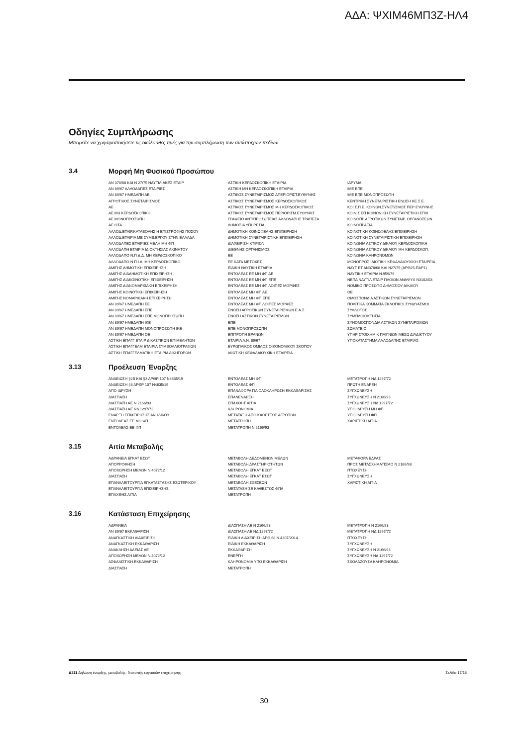ΑΔΑ: ΨΧΙΜ46ΜΠ3Ζ-ΗΛ4
Οδηγίες Συμπλήρωσης
Μπορείτε να χρησιμοποιήσετε τις ακόλουθες τιμές για την συμπλήρωση των αντίστοιχων πεδίων.
3.4 Μορφή Μη Φυσικού Προσώπου
ΑΝ 378/68 ΚΑΙ Ν 27/75 ΝΑΥΤΙΛΙΑΚΕΣ ΕΤΑΙΡ
ΑΝ 89/67 ΑΛΛΟΔΑΠΕΣ ΕΤΑΙΡΙΕΣ
ΑΝ 89/67 ΗΜΕΔΑΠΗ ΑΕ
ΑΓΡΟΤΙΚΟΣ ΣΥΝΕΤΑΙΡΙΣΜΟΣ
ΑΕ
ΑΕ ΜΗ ΚΕΡΔΟΣΚΟΠΙΚΗ
ΑΕ ΜΟΝΟΠΡΟΣΩΠΗ
ΑΕ ΟΤΑ
ΑΛΛΟΔ.ΕΤΑΙΡ.ΚΑΤΑΒΟΛΗΣ Η ΕΠΙΣΤΡΟΦΗΣ ΠΟΣΟΥ
ΑΛΛΟΔ.ΕΤΑΙΡΙΑ ΜΕ ΣΥΜΒ.ΕΡΓΟΥ ΣΤΗΝ ΕΛΛΑΔΑ
ΑΛΛΟΔΑΠΕΣ ΕΤΑΙΡΙΕΣ ΜΕΛΗ ΜΗ ΦΠ
ΑΛΛΟΔΑΠΗ ΕΤΑΙΡΙΑ ΙΔΙΟΚΤΗΣΙΑΣ ΑΚΙΝΗΤΟΥ
ΑΛΛΟΔΑΠΟ Ν.Π.Δ.Δ. ΜΗ ΚΕΡΔΟΣΚΟΠΙΚΟ
ΑΛΛΟΔΑΠΟ Ν.Π.Ι.Δ. ΜΗ ΚΕΡΔΟΣΚΟΠΙΚΟ
ΑΜΙΓΗΣ ΔΗΜΟΤΙΚΗ ΕΠΙΧΕΙΡΗΣΗ
ΑΜΙΓΗΣ ΔΙΑΔΗΜΟΤΙΚΗ ΕΠΙΧΕΙΡΗΣΗ
ΑΜΙΓΗΣ ΔΙΑΚΟΙΝΟΤΙΚΗ ΕΠΙΧΕΙΡΗΣΗ
ΑΜΙΓΗΣ ΔΙΑΝΟΜΑΡΧΙΑΚΗ ΕΠΙΧΕΙΡΗΣΗ
ΑΜΙΓΗΣ ΚΟΙΝΟΤΙΚΗ ΕΠΙΧΕΙΡΗΣΗ
ΑΜΙΓΗΣ ΝΟΜΑΡΧΙΑΚΗ ΕΠΙΧΕΙΡΗΣΗ
ΑΝ 89/67 ΗΜΕΔΑΠΗ ΕΕ
ΑΝ 89/67 ΗΜΕΔΑΠΗ ΕΠΕ
ΑΝ 89/67 ΗΜΕΔΑΠΗ ΕΠΕ ΜΟΝΟΠΡΟΣΩΠΗ
ΑΝ 89/67 ΗΜΕΔΑΠΗ ΙΚΕ
ΑΝ 89/67 ΗΜΕΔΑΠΗ ΜΟΝΟΠΡΟΣΩΠΗ ΙΚΕ
ΑΝ 89/67 ΗΜΕΔΑΠΗ ΟΕ
ΑΣΤΙΚΗ ΕΠΑΓΓ ΕΤΑΙΡ ΔΙΚΑΣΤΙΚΩΝ ΕΠΙΜΕΛΗΤΩΝ
ΑΣΤΙΚΗ ΕΠΑΓΓΕΛΜ ΕΤΑΙΡΙΑ ΣΥΜΒΟΛΑΙΟΓΡΑΦΩΝ
ΑΣΤΙΚΗ ΕΠΑΓΓΕΛΜΑΤΙΚΗ ΕΤΑΙΡΙΑ ΔΙΚΗΓΟΡΩΝ
ΑΣΤΙΚΗ ΚΕΡΔΟΣΚΟΠΙΚΗ ΕΤΑΙΡΙΑ
ΑΣΤΙΚΗ ΜΗ ΚΕΡΔΟΣΚΟΠΙΚΗ ΕΤΑΙΡΙΑ
ΑΣΤΙΚΟΣ ΣΥΝΕΤΑΙΡΙΣΜΟΣ ΑΠΕΡΙΟΡΙΣΤ.ΕΥΘΥΝΗΣ
ΑΣΤΙΚΟΣ ΣΥΝΕΤΑΙΡΙΣΜΟΣ ΚΕΡΔΟΣΚΟΠΙΚΟΣ
ΑΣΤΙΚΟΣ ΣΥΝΕΤΑΙΡΙΣΜΟΣ ΜΗ ΚΕΡΔΟΣΚΟΠΙΚΟΣ
ΑΣΤΙΚΟΣ ΣΥΝΕΤΑΙΡΙΣΜΟΣ ΠΕΡΙΟΡΙΣΜ.ΕΥΘΥΝΗΣ
ΓΡΑΦΕΙΟ ΑΝΤΙΠΡΟΣΩΠΕΙΑΣ ΑΛΛΟΔΑΠΗΣ ΤΡΑΠΕΖΑ
ΔΗΜΟΣΙΑ ΥΠΗΡΕΣΙΑ
ΔΗΜΟΤΙΚΗ ΚΟΙΝΩΦΕΛΗΣ ΕΠΙΧΕΙΡΗΣΗ
ΔΗΜΟΤΙΚΗ ΣΥΝΕΤΑΙΡΙΣΤΙΚΗ ΕΠΙΧΕΙΡΗΣΗ
ΔΙΑΧΕΙΡΙΣΗ ΚΤΙΡΙΩΝ
ΔΙΕΘΝΗΣ ΟΡΓΑΝΙΣΜΟΣ
ΕΕ
ΕΕ ΚΑΤΑ ΜΕΤΟΧΕΣ
ΕΙΔΙΚΗ ΝΑΥΤΙΚΗ ΕΤΑΙΡΙΑ
ΕΝΤΟΛΕΑΣ ΕΕ ΜΗ ΦΠ ΑΕ
ΕΝΤΟΛΕΑΣ ΕΕ ΜΗ ΦΠ ΕΠΕ
ΕΝΤΟΛΕΑΣ ΕΕ ΜΗ ΦΠ ΛΟΙΠΕΣ ΜΟΡΦΕΣ
ΕΝΤΟΛΕΑΣ ΜΗ ΦΠ ΑΕ
ΕΝΤΟΛΕΑΣ ΜΗ ΦΠ ΕΠΕ
ΕΝΤΟΛΕΑΣ ΜΗ ΦΠ ΛΟΙΠΕΣ ΜΟΡΦΕΣ
ΕΝΩΣΗ ΑΓΡΟΤΙΚΩΝ ΣΥΝΕΤΑΙΡΙΣΜΩΝ Ε.Α.Σ.
ΕΝΩΣΗ ΑΣΤΙΚΩΝ ΣΥΝΕΤΑΙΡΙΣΜΩΝ
ΕΠΕ
ΕΠΕ ΜΟΝΟΠΡΟΣΩΠΗ
ΕΠΙΤΡΟΠΗ ΕΡΑΝΩΝ
ΕΤΑΙΡΙΑ Α.Ν. 89/67
ΕΥΡΩΠΑΙΚΟΣ ΟΜΙΛΟΣ ΟΙΚΟΝΟΜΙΚΟΥ ΣΚΟΠΟΥ
ΙΔΙΩΤΙΚΗ ΚΕΦΑΛΑΙΟΥΧΙΚΗ ΕΤΑΙΡΕΙΑ
ΙΔΡΥΜΑ
ΙΜΕ ΕΠΕ
ΙΜΕ ΕΠΕ ΜΟΝΟΠΡΟΣΩΠΗ
ΚΕΝΤΡΙΚΗ ΣΥΝΕΤΑΙΡΙΣΤΙΚΗ ΕΝΩΣΗ ΚΕ.Σ.Ε.
ΚΟΙ.Σ.Π.Ε. ΚΟΙΝΩΝ.ΣΥΝΕΤ/ΣΜΟΣ ΠΕΡ ΕΥΘΥΝΗΣ
ΚΟΙΝ.Σ.ΕΠ ΚΟΙΝΩΝΙΚΗ ΣΥΝΕΤΑΙΡΙΣΤΙΚΗ ΕΠΙΧ
ΚΟΙΝΟΠΡ.ΑΓΡΟΤΙΚΩΝ ΣΥΝΕΤΑΙΡ. ΟΡΓΑΝΩΣΕΩΝ
ΚΟΙΝΟΠΡΑΞΙΑ
ΚΟΙΝΟΤΙΚΗ ΚΟΙΝΩΦΕΛΗΣ ΕΠΙΧΕΙΡΗΣΗ
ΚΟΙΝΟΤΙΚΗ ΣΥΝΕΤΑΙΡΙΣΤΙΚΗ ΕΠΙΧΕΙΡΗΣΗ
ΚΟΙΝΩΝΙΑ ΑΣΤΙΚΟΥ ΔΙΚΑΙΟΥ ΚΕΡΔΟΣΚΟΠΙΚΗ
ΚΟΙΝΩΝΙΑ ΑΣΤΙΚΟΥ ΔΙΚΑΙΟΥ ΜΗ ΚΕΡΔΟΣΚΟΠ.
ΚΟΙΝΩΝΙΑ ΚΛΗΡΟΝΟΜΩΝ
ΜΟΝΟΠΡΟΣ ΙΔΙΩΤΙΚΗ ΚΕΦΑΛΑΙΟΥΧΙΚΗ ΕΤΑΙΡΕΙΑ
ΝΑΥΤ ΕΤ ΑΝ378/68 ΚΑΙ Ν27/75 (ΑΡΘ25-ΠΑΡ1)
ΝΑΥΤΙΚΗ ΕΤΑΙΡΙΑ Ν.959/79
ΝΕΠΑ ΝΑΥΤΙΛ ΕΤΑΙΡ ΠΛΟΙΩΝ ΑΝΑΨΥΧ Ν3182/03
ΝΟΜΙΚΟ ΠΡΟΣΩΠΟ ΔΗΜΟΣΙΟΥ ΔΙΚΑΙΟΥ
ΟΕ
ΟΜΟΣΠΟΝΔΙΑ ΑΣΤΙΚΩΝ ΣΥΝΕΤΑΙΡΙΣΜΩΝ
ΠΟΛΙΤΙΚΑ ΚΟΜΜΑΤΑ ΕΚΛΟΓΙΚΟΙ ΣΥΝΔΥΑΣΜΟΙ
ΣΥΛΛΟΓΟΣ
ΣΥΜΠΛΟΙΟΚΤΗΣΙΑ
ΣΥΝΟΜΟΣΠΟΝΔΙΑ ΑΣΤΙΚΩΝ ΣΥΝΕΤΑΙΡΙΣΜΩΝ
ΣΩΜΑΤΕΙΟ
ΥΠΗΡ ΣΤΟΙΧΗΜ Κ ΠΑΙΓΝΙΩΝ ΜΕΣΩ ΔΙΑΔΙΚΤΥΟΥ
ΥΠΟΚΑΤΑΣΤΗΜΑ ΑΛΛΟΔΑΠΗΣ ΕΤΑΙΡΙΑΣ
3.13 Προέλευση Έναρξης
ΑΝΑΒΙΩΣΗ §2Β ΚΑΙ §3 ΑΡΘΡ 107 Ν4635/19
ΑΝΑΒΙΩΣΗ §3 ΑΡΘΡ 107 Ν4635/19
ΑΠΟ ΙΔΡΥΣΗ
ΔΙΑΣΠΑΣΗ
ΔΙΑΣΠΑΣΗ ΑΕ Ν 2166/93
ΔΙΑΣΠΑΣΗ ΑΕ ΝΔ 1297/72
ΕΝΑΡΞΗ ΕΠΙΧΕΙΡΗΣΗΣ ΑΝΗΛΙΚΟΥ
ΕΝΤΟΛΕΑΣ ΕΕ ΜΗ ΦΠ
ΕΝΤΟΛΕΑΣ ΕΕ ΦΠ
ΕΝΤΟΛΕΑΣ ΜΗ ΦΠ
ΕΝΤΟΛΕΑΣ ΦΠ
ΕΠΑΝΑΦΟΡΑ ΓΙΑ ΟΛΟΚΛΗΡΩΣΗ ΕΚΚΑΘΑΡΙΣΗΣ
ΕΠΑΝΕΝΑΡΞΗ
ΕΠΑΧΘΗΣ ΑΙΤΙΑ
ΚΛΗΡΟΝΟΜΙΑ
ΜΕΤΑΤΑΞΗ ΑΠΟ ΚΑΘΕΣΤΩΣ ΑΓΡΟΤΩΝ
ΜΕΤΑΤΡΟΠΗ
ΜΕΤΑΤΡΟΠΗ Ν 2166/93
ΜΕΤΑΤΡΟΠΗ ΝΔ 1297/72
ΠΡΩΤΗ ΕΝΑΡΞΗ
ΣΥΓΧΩΝΕΥΣΗ
ΣΥΓΧΩΝΕΥΣΗ Ν 2166/93
ΣΥΓΧΩΝΕΥΣΗ ΝΔ 1297/72
ΥΠΟ ΙΔΡΥΣΗ ΜΗ ΦΠ
ΥΠΟ ΙΔΡΥΣΗ ΦΠ
ΧΑΡΙΣΤΙΚΗ ΑΙΤΙΑ
3.15 Αιτία Μεταβολής
ΑΔΡΑΝΕΙΑ ΕΓΚΑΤ ΕΣΩΤ
ΑΠΟΡΡΟΦΗΣΗ
ΑΠΟΧΩΡΗΣΗ ΜΕΛΩΝ Ν.4072/12
ΔΙΑΣΠΑΣΗ
ΕΠΑΝΑΛΕΙΤΟΥΡΓΙΑ ΕΓΚΑΤΑΣΤΑΣΗΣ ΕΣΩΤΕΡΙΚΟΥ
ΕΠΑΝΑΛΕΙΤΟΥΡΓΙΑ ΕΠΙΧΕΙΡΗΣΗΣ
ΕΠΑΧΘΗΣ ΑΙΤΙΑ
ΜΕΤΑΒΟΛΗ ΔΕΔΟΜΕΝΩΝ ΜΕΛΩΝ
ΜΕΤΑΒΟΛΗ ΔΡΑΣΤΗΡΙΟΤΗΤΩΝ
ΜΕΤΑΒΟΛΗ ΕΓΚΑΤ ΕΞΩΤ
ΜΕΤΑΒΟΛΗ ΕΓΚΑΤ ΕΣΩΤ
ΜΕΤΑΒΟΛΗ ΣΧΕΣΕΩΝ
ΜΕΤΑΤΑΞΗ ΣΕ ΚΑΘΕΣΤΩΣ ΦΠΑ
ΜΕΤΑΤΡΟΠΗ
ΜΕΤΑΦΟΡΑ ΕΔΡΑΣ
ΠΡΟΣ ΜΕΤΑΣΧΗΜΑΤΙΣΜΟ Ν 2166/93
ΠΤΩΧΕΥΣΗ
ΣΥΓΧΩΝΕΥΣΗ
ΧΑΡΙΣΤΙΚΗ ΑΙΤΙΑ
3.16 Κατάσταση Επιχείρησης
ΑΔΡΑΝΕΙΑ
ΑΝ 89/67 ΕΚΚΑΘΑΡΙΣΗ
ΑΝΑΓΚΑΣΤΙΚΗ ΔΙΑΧΕΙΡΙΣΗ
ΑΝΑΓΚΑΣΤΙΚΗ ΕΚΚΑΘΑΡΙΣΗ
ΑΝΑΚΛΗΣΗ ΑΔΕΙΑΣ ΑΕ
ΑΠΟΧΩΡΗΣΗ ΜΕΛΩΝ Ν.4072/12
ΑΣΦΑΛΙΣΤΙΚΗ ΕΚΚΑΘΑΡΙΣΗ
ΔΙΑΣΠΑΣΗ
ΔΙΑΣΠΑΣΗ ΑΕ Ν 2166/93
ΔΙΑΣΠΑΣΗ ΑΕ ΝΔ 1297/72
ΕΙΔΙΚΗ ΔΙΑΧΕΙΡΙΣΗ ΑΡΘ.68 Ν.4307/2014
ΕΙΔΙΚΗ ΕΚΚΑΘΑΡΙΣΗ
ΕΚΚΑΘΑΡΙΣΗ
ΕΝΕΡΓΗ
ΚΛΗΡΟΝΟΜΙΑ ΥΠΟ ΕΚΚΑΘΑΡΙΣΗ
ΜΕΤΑΤΡΟΠΗ
ΜΕΤΑΤΡΟΠΗ Ν 2166/93
ΜΕΤΑΤΡΟΠΗ ΝΔ 1297/72
ΠΤΩΧΕΥΣΗ
ΣΥΓΧΩΝΕΥΣΗ
ΣΥΓΧΩΝΕΥΣΗ Ν 2166/93
ΣΥΓΧΩΝΕΥΣΗ ΝΔ 1297/72
ΣΧΟΛΑΖΟΥΣΑ ΚΛΗΡΟΝΟΜΙΑ
Δ211 Δήλωση έναρξης, μεταβολής, διακοπής εργασιών επιχείρησης Σελίδα 17/18
30